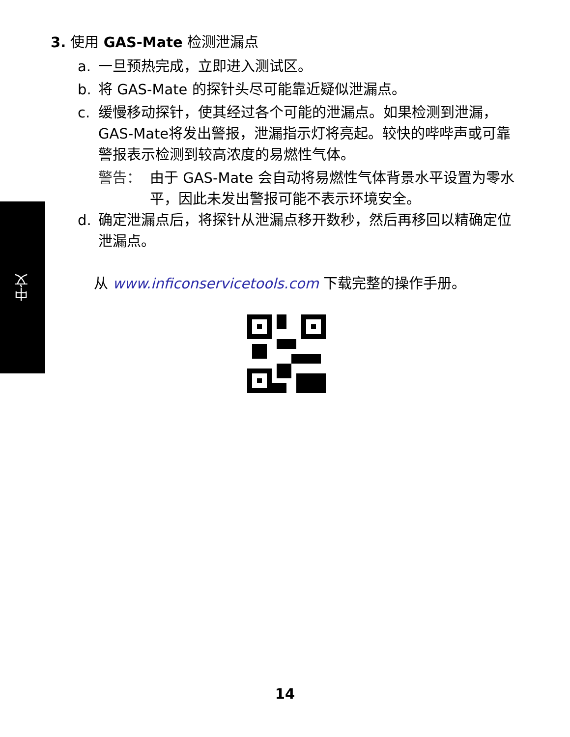中文
3. 使用 GAS-Mate 检测泄漏点
a. 一旦预热完成，立即进入测试区。
b. 将 GAS-Mate 的探针头尽可能靠近疑似泄漏点。
c. 缓慢移动探针，使其经过各个可能的泄漏点。如果检测到泄漏，GAS-Mate将发出警报，泄漏指示灯将亮起。较快的哔哔声或可靠警报表示检测到较高浓度的易燃性气体。
警告： 由于 GAS-Mate 会自动将易燃性气体背景水平设置为零水平，因此未发出警报可能不表示环境安全。
d. 确定泄漏点后，将探针从泄漏点移开数秒，然后再移回以精确定位泄漏点。
从 www.inficonservicetools.com 下载完整的操作手册。
14